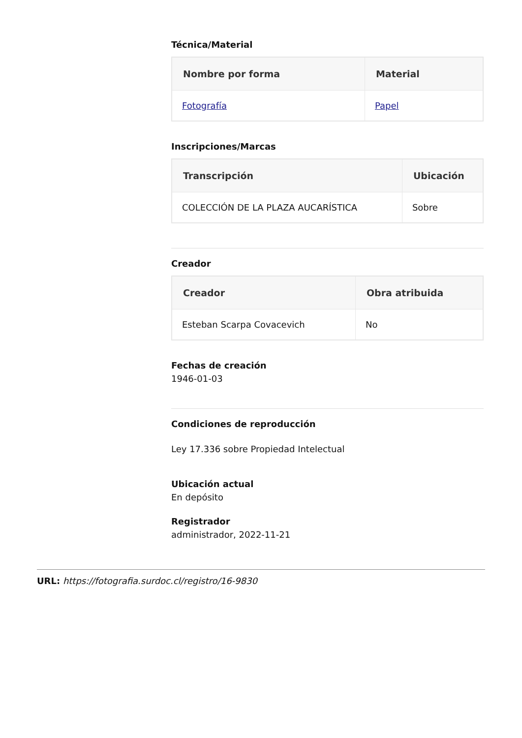Técnica/Material
| Nombre por forma | Material |
| --- | --- |
| Fotografía | Papel |
Inscripciones/Marcas
| Transcripción | Ubicación |
| --- | --- |
| COLECCIÓN DE LA PLAZA AUCARÍSTICA | Sobre |
Creador
| Creador | Obra atribuida |
| --- | --- |
| Esteban Scarpa Covacevich | No |
Fechas de creación
1946-01-03
Condiciones de reproducción
Ley 17.336 sobre Propiedad Intelectual
Ubicación actual
En depósito
Registrador
administrador, 2022-11-21
URL: https://fotografia.surdoc.cl/registro/16-9830